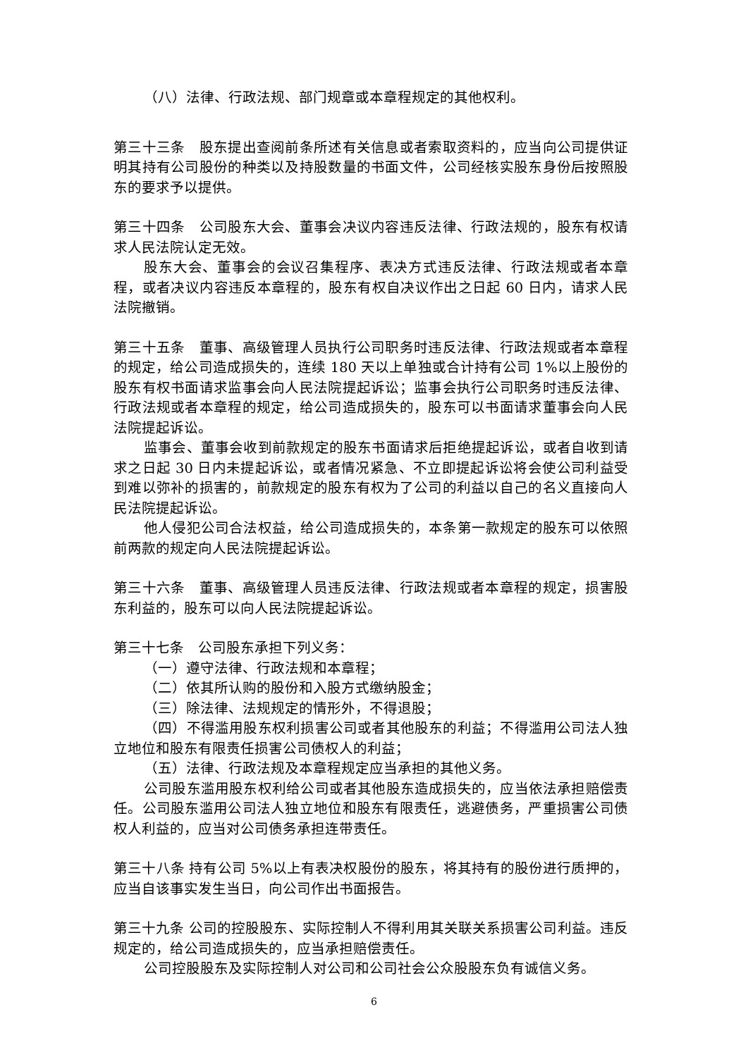（八）法律、行政法规、部门规章或本章程规定的其他权利。
第三十三条　股东提出查阅前条所述有关信息或者索取资料的，应当向公司提供证明其持有公司股份的种类以及持股数量的书面文件，公司经核实股东身份后按照股东的要求予以提供。
第三十四条　公司股东大会、董事会决议内容违反法律、行政法规的，股东有权请求人民法院认定无效。
股东大会、董事会的会议召集程序、表决方式违反法律、行政法规或者本章程，或者决议内容违反本章程的，股东有权自决议作出之日起 60 日内，请求人民法院撤销。
第三十五条　董事、高级管理人员执行公司职务时违反法律、行政法规或者本章程的规定，给公司造成损失的，连续 180 天以上单独或合计持有公司 1%以上股份的股东有权书面请求监事会向人民法院提起诉讼；监事会执行公司职务时违反法律、行政法规或者本章程的规定，给公司造成损失的，股东可以书面请求董事会向人民法院提起诉讼。
监事会、董事会收到前款规定的股东书面请求后拒绝提起诉讼，或者自收到请求之日起 30 日内未提起诉讼，或者情况紧急、不立即提起诉讼将会使公司利益受到难以弥补的损害的，前款规定的股东有权为了公司的利益以自己的名义直接向人民法院提起诉讼。
他人侵犯公司合法权益，给公司造成损失的，本条第一款规定的股东可以依照前两款的规定向人民法院提起诉讼。
第三十六条　董事、高级管理人员违反法律、行政法规或者本章程的规定，损害股东利益的，股东可以向人民法院提起诉讼。
第三十七条　公司股东承担下列义务：
（一）遵守法律、行政法规和本章程；
（二）依其所认购的股份和入股方式缴纳股金；
（三）除法律、法规规定的情形外，不得退股；
（四）不得滥用股东权利损害公司或者其他股东的利益；不得滥用公司法人独立地位和股东有限责任损害公司债权人的利益；
（五）法律、行政法规及本章程规定应当承担的其他义务。
公司股东滥用股东权利给公司或者其他股东造成损失的，应当依法承担赔偿责任。公司股东滥用公司法人独立地位和股东有限责任，逃避债务，严重损害公司债权人利益的，应当对公司债务承担连带责任。
第三十八条 持有公司 5%以上有表决权股份的股东，将其持有的股份进行质押的，应当自该事实发生当日，向公司作出书面报告。
第三十九条 公司的控股股东、实际控制人不得利用其关联关系损害公司利益。违反规定的，给公司造成损失的，应当承担赔偿责任。
公司控股股东及实际控制人对公司和公司社会公众股股东负有诚信义务。
6